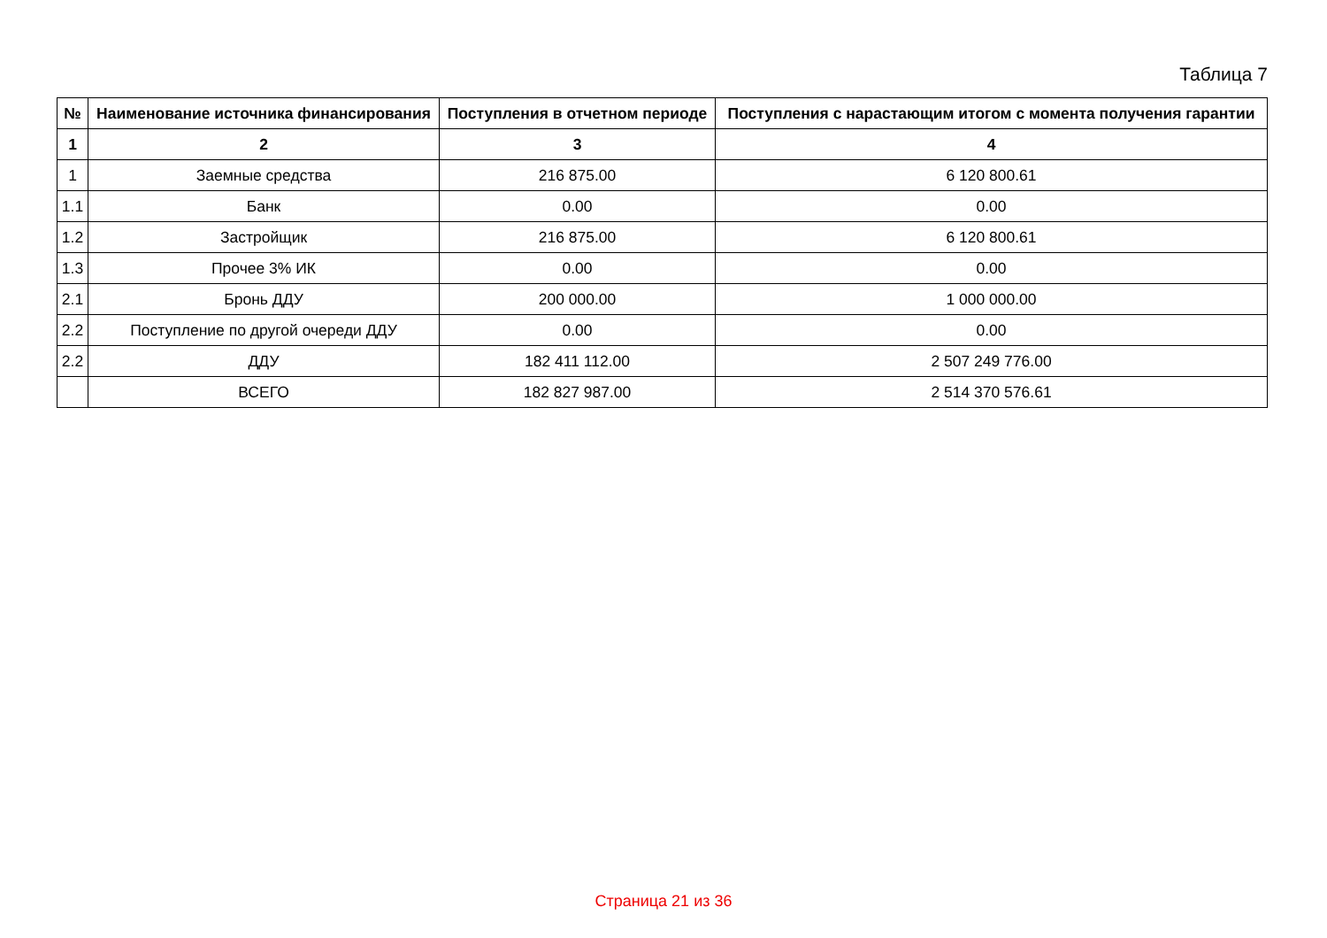Таблица 7
| № | Наименование источника финансирования | Поступления в отчетном периоде | Поступления с нарастающим итогом с момента получения гарантии |
| --- | --- | --- | --- |
| 1 | 2 | 3 | 4 |
| 1 | Заемные средства | 216 875.00 | 6 120 800.61 |
| 1.1 | Банк | 0.00 | 0.00 |
| 1.2 | Застройщик | 216 875.00 | 6 120 800.61 |
| 1.3 | Прочее 3% ИК | 0.00 | 0.00 |
| 2.1 | Бронь ДДУ | 200 000.00 | 1 000 000.00 |
| 2.2 | Поступление по другой очереди ДДУ | 0.00 | 0.00 |
| 2.2 | ДДУ | 182 411 112.00 | 2 507 249 776.00 |
| | ВСЕГО | 182 827 987.00 | 2 514 370 576.61 |
Страница 21 из 36